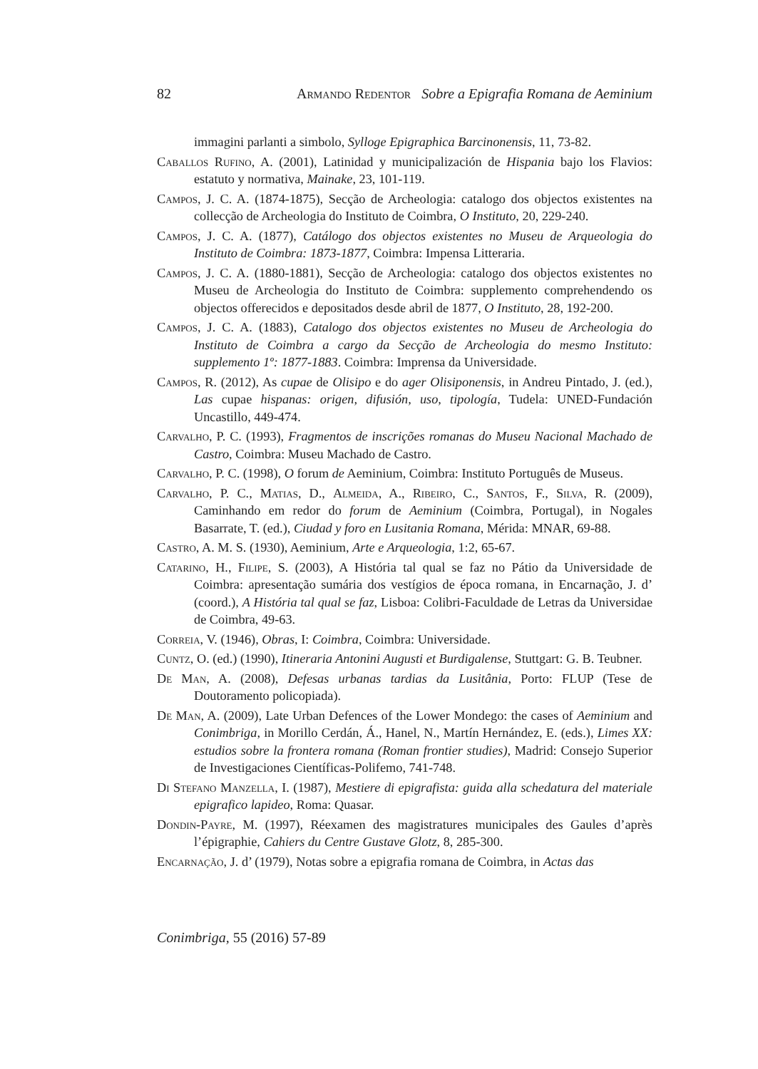82 Armando Redentor Sobre a Epigrafia Romana de Aeminium
immagini parlanti a simbolo, Sylloge Epigraphica Barcinonensis, 11, 73-82.
Caballos Rufino, A. (2001), Latinidad y municipalización de Hispania bajo los Flavios: estatuto y normativa, Mainake, 23, 101-119.
Campos, J. C. A. (1874-1875), Secção de Archeologia: catalogo dos objectos existentes na collecção de Archeologia do Instituto de Coimbra, O Instituto, 20, 229-240.
Campos, J. C. A. (1877), Catálogo dos objectos existentes no Museu de Arqueologia do Instituto de Coimbra: 1873-1877, Coimbra: Impensa Litteraria.
Campos, J. C. A. (1880-1881), Secção de Archeologia: catalogo dos objectos existentes no Museu de Archeologia do Instituto de Coimbra: supplemento comprehendendo os objectos offerecidos e depositados desde abril de 1877, O Instituto, 28, 192-200.
Campos, J. C. A. (1883), Catalogo dos objectos existentes no Museu de Archeologia do Instituto de Coimbra a cargo da Secção de Archeologia do mesmo Instituto: supplemento 1º: 1877-1883. Coimbra: Imprensa da Universidade.
Campos, R. (2012), As cupae de Olisipo e do ager Olisiponensis, in Andreu Pintado, J. (ed.), Las cupae hispanas: origen, difusión, uso, tipología, Tudela: UNED-Fundación Uncastillo, 449-474.
Carvalho, P. C. (1993), Fragmentos de inscrições romanas do Museu Nacional Machado de Castro, Coimbra: Museu Machado de Castro.
Carvalho, P. C. (1998), O forum de Aeminium, Coimbra: Instituto Português de Museus.
Carvalho, P. C., Matias, D., Almeida, A., Ribeiro, C., Santos, F., Silva, R. (2009), Caminhando em redor do forum de Aeminium (Coimbra, Portugal), in Nogales Basarrate, T. (ed.), Ciudad y foro en Lusitania Romana, Mérida: MNAR, 69-88.
Castro, A. M. S. (1930), Aeminium, Arte e Arqueologia, 1:2, 65-67.
Catarino, H., Filipe, S. (2003), A História tal qual se faz no Pátio da Universidade de Coimbra: apresentação sumária dos vestígios de época romana, in Encarnação, J. d’ (coord.), A História tal qual se faz, Lisboa: Colibri-Faculdade de Letras da Universidae de Coimbra, 49-63.
Correia, V. (1946), Obras, I: Coimbra, Coimbra: Universidade.
Cuntz, O. (ed.) (1990), Itineraria Antonini Augusti et Burdigalense, Stuttgart: G. B. Teubner.
De Man, A. (2008), Defesas urbanas tardias da Lusitânia, Porto: FLUP (Tese de Doutoramento policopiada).
De Man, A. (2009), Late Urban Defences of the Lower Mondego: the cases of Aeminium and Conimbriga, in Morillo Cerdán, Á., Hanel, N., Martín Hernández, E. (eds.), Limes XX: estudios sobre la frontera romana (Roman frontier studies), Madrid: Consejo Superior de Investigaciones Científicas-Polifemo, 741-748.
Di Stefano Manzella, I. (1987), Mestiere di epigrafista: guida alla schedatura del materiale epigrafico lapideo, Roma: Quasar.
Dondin-Payre, M. (1997), Réexamen des magistratures municipales des Gaules d’après l’épigraphie, Cahiers du Centre Gustave Glotz, 8, 285-300.
Encarnação, J. d’ (1979), Notas sobre a epigrafia romana de Coimbra, in Actas das
Conimbriga, 55 (2016) 57-89